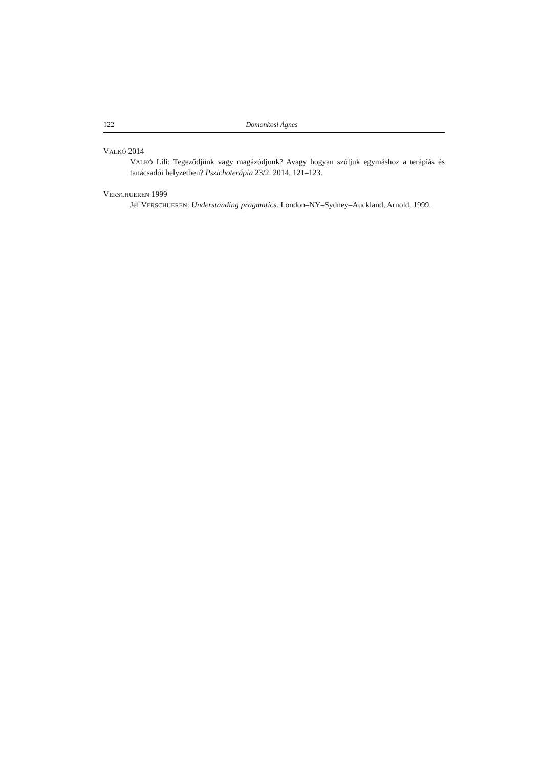122 Domonkosi Ágnes
VALKÓ 2014
VALKÓ Lili: Tegeződjünk vagy magázódjunk? Avagy hogyan szóljuk egymáshoz a terápiás és tanácsadói helyzetben? Pszichoterápia 23/2. 2014, 121–123.
VERSCHUEREN 1999
Jef VERSCHUEREN: Understanding pragmatics. London–NY–Sydney–Auckland, Arnold, 1999.